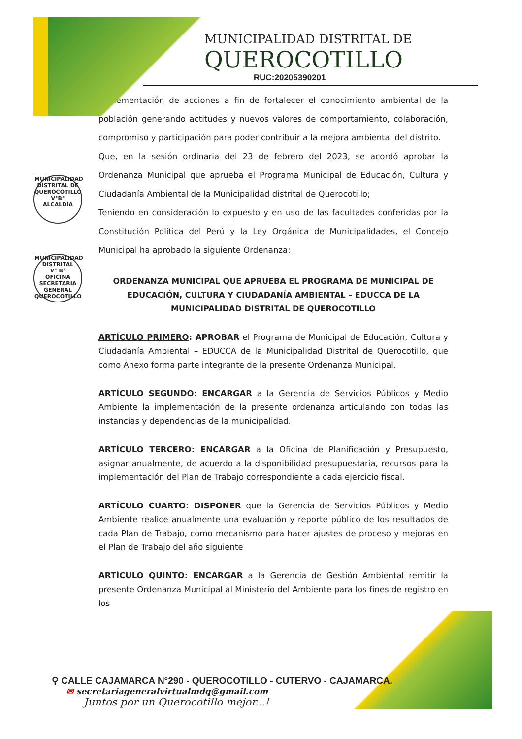MUNICIPALIDAD DISTRITAL DE QUEROCOTILLO
V°B°
ALCALDÍA
MUNICIPALIDAD DISTRITAL
V° B°
OFICINA SECRETARIA GENERAL
QUEROCOTILLO
MUNICIPALIDAD DISTRITAL DE
QUEROCOTILLO
RUC:20205390201
implementación de acciones a fin de fortalecer el conocimiento ambiental de la población generando actitudes y nuevos valores de comportamiento, colaboración, compromiso y participación para poder contribuir a la mejora ambiental del distrito.
Que, en la sesión ordinaria del 23 de febrero del 2023, se acordó aprobar la Ordenanza Municipal que aprueba el Programa Municipal de Educación, Cultura y Ciudadanía Ambiental de la Municipalidad distrital de Querocotillo;
Teniendo en consideración lo expuesto y en uso de las facultades conferidas por la Constitución Política del Perú y la Ley Orgánica de Municipalidades, el Concejo Municipal ha aprobado la siguiente Ordenanza:
ORDENANZA MUNICIPAL QUE APRUEBA EL PROGRAMA DE MUNICIPAL DE EDUCACIÓN, CULTURA Y CIUDADANÍA AMBIENTAL – EDUCCA DE LA MUNICIPALIDAD DISTRITAL DE QUEROCOTILLO
ARTÍCULO PRIMERO: APROBAR el Programa de Municipal de Educación, Cultura y Ciudadanía Ambiental – EDUCCA de la Municipalidad Distrital de Querocotillo, que como Anexo forma parte integrante de la presente Ordenanza Municipal.
ARTÍCULO SEGUNDO: ENCARGAR a la Gerencia de Servicios Públicos y Medio Ambiente la implementación de la presente ordenanza articulando con todas las instancias y dependencias de la municipalidad.
ARTÍCULO TERCERO: ENCARGAR a la Oficina de Planificación y Presupuesto, asignar anualmente, de acuerdo a la disponibilidad presupuestaria, recursos para la implementación del Plan de Trabajo correspondiente a cada ejercicio fiscal.
ARTÍCULO CUARTO: DISPONER que la Gerencia de Servicios Públicos y Medio Ambiente realice anualmente una evaluación y reporte público de los resultados de cada Plan de Trabajo, como mecanismo para hacer ajustes de proceso y mejoras en el Plan de Trabajo del año siguiente
ARTÍCULO QUINTO: ENCARGAR a la Gerencia de Gestión Ambiental remitir la presente Ordenanza Municipal al Ministerio del Ambiente para los fines de registro en los
⚲ CALLE CAJAMARCA N°290 - QUEROCOTILLO - CUTERVO - CAJAMARCA.
✉ secretariageneralvirtualmdq@gmail.com
Juntos por un Querocotillo mejor...!